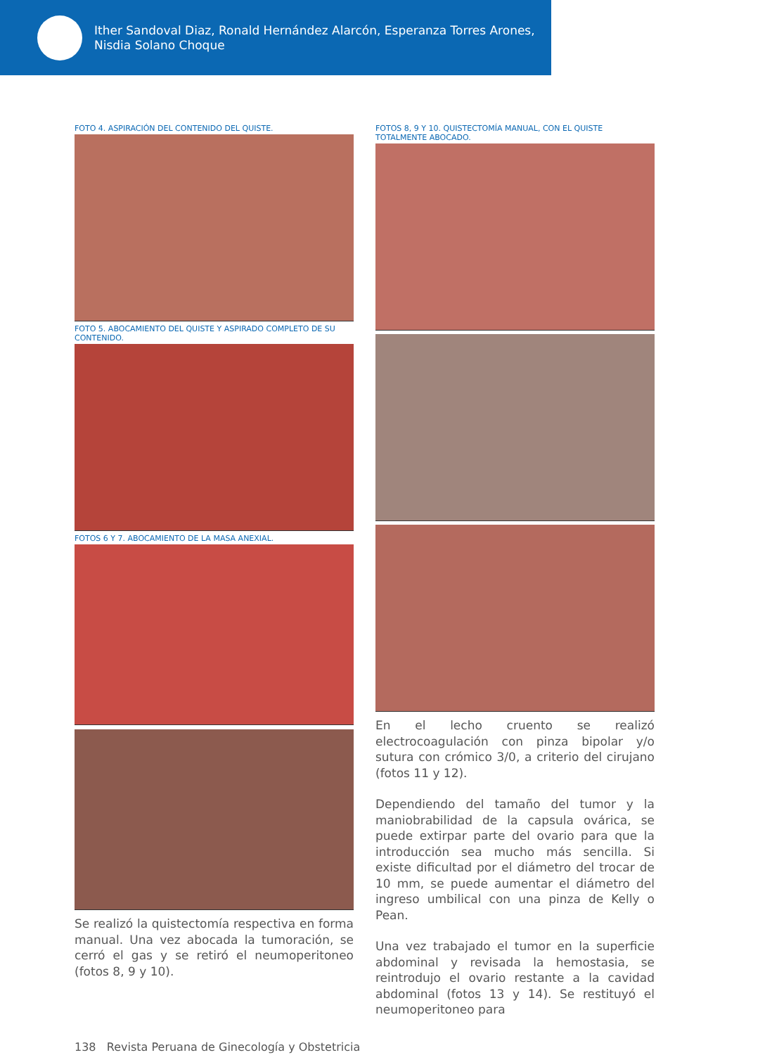Ither Sandoval Diaz, Ronald Hernández Alarcón, Esperanza Torres Arones,
Nisdia Solano Choque
FOTO 4. ASPIRACIÓN DEL CONTENIDO DEL QUISTE.
FOTO 5. ABOCAMIENTO DEL QUISTE Y ASPIRADO COMPLETO DE SU CONTENIDO.
FOTOS 6 Y 7. ABOCAMIENTO DE LA MASA ANEXIAL.
Se realizó la quistectomía respectiva en forma manual. Una vez abocada la tumoración, se cerró el gas y se retiró el neumoperitoneo (fotos 8, 9 y 10).
FOTOS 8, 9 Y 10. QUISTECTOMÍA MANUAL, CON EL QUISTE TOTALMENTE ABOCADO.
En el lecho cruento se realizó electrocoagulación con pinza bipolar y/o sutura con crómico 3/0, a criterio del cirujano (fotos 11 y 12).
Dependiendo del tamaño del tumor y la maniobrabilidad de la capsula ovárica, se puede extirpar parte del ovario para que la introducción sea mucho más sencilla. Si existe dificultad por el diámetro del trocar de 10 mm, se puede aumentar el diámetro del ingreso umbilical con una pinza de Kelly o Pean.
Una vez trabajado el tumor en la superficie abdominal y revisada la hemostasia, se reintrodujo el ovario restante a la cavidad abdominal (fotos 13 y 14). Se restituyó el neumoperitoneo para
138 Revista Peruana de Ginecología y Obstetricia